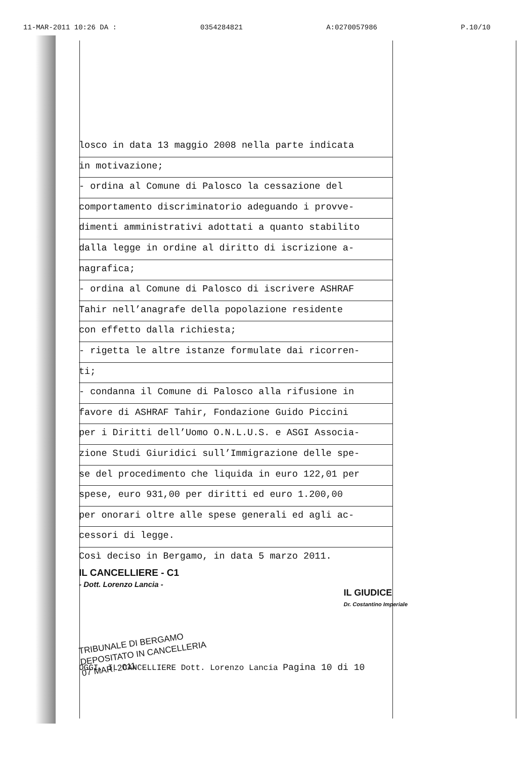11-MAR-2011 10:26 DA : 0354284821 A:0270057986 P.10/10
losco in data 13 maggio 2008 nella parte indicata
in motivazione;
- ordina al Comune di Palosco la cessazione del
comportamento discriminatorio adeguando i provve-
dimenti amministrativi adottati a quanto stabilito
dalla legge in ordine al diritto di iscrizione a-
nagrafica;
- ordina al Comune di Palosco di iscrivere ASHRAF
Tahir nell’anagrafe della popolazione residente
con effetto dalla richiesta;
- rigetta le altre istanze formulate dai ricorren-
ti;
- condanna il Comune di Palosco alla rifusione in
favore di ASHRAF Tahir, Fondazione Guido Piccini
per i Diritti dell’Uomo O.N.L.U.S. e ASGI Associa-
zione Studi Giuridici sull’Immigrazione delle spe-
se del procedimento che liquida in euro 122,01 per
spese, euro 931,00 per diritti ed euro 1.200,00
per onorari oltre alle spese generali ed agli ac-
cessori di legge.
Così deciso in Bergamo, in data 5 marzo 2011.
IL CANCELLIERE - C1
- Dott. Lorenzo Lancia -
IL GIUDICE
Dr. Costantino Imperiale
TRIBUNALE DI BERGAMO
DEPOSITATO IN CANCELLERIA
07 MAR. 2011
OGGI, IL CANCELLIERE Dott. Lorenzo Lancia Pagina 10 di 10